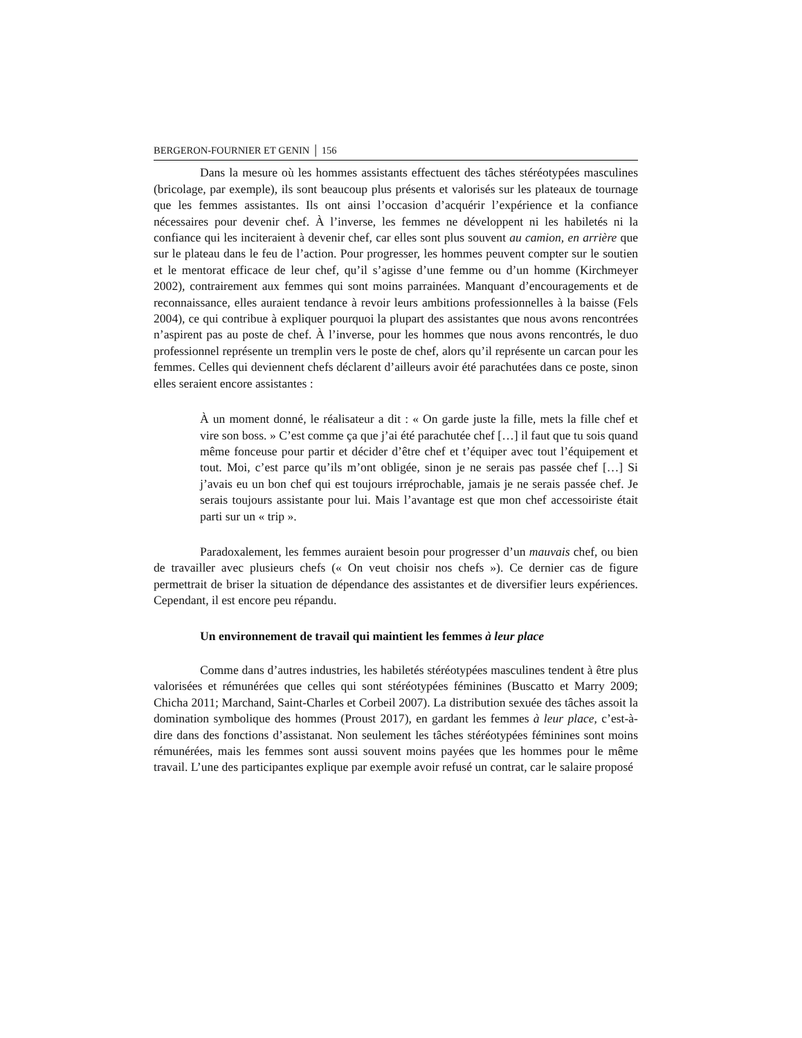BERGERON-FOURNIER ET GENIN │ 156
Dans la mesure où les hommes assistants effectuent des tâches stéréotypées masculines (bricolage, par exemple), ils sont beaucoup plus présents et valorisés sur les plateaux de tournage que les femmes assistantes. Ils ont ainsi l’occasion d’acquérir l’expérience et la confiance nécessaires pour devenir chef. À l’inverse, les femmes ne développent ni les habiletés ni la confiance qui les inciteraient à devenir chef, car elles sont plus souvent au camion, en arrière que sur le plateau dans le feu de l’action. Pour progresser, les hommes peuvent compter sur le soutien et le mentorat efficace de leur chef, qu’il s’agisse d’une femme ou d’un homme (Kirchmeyer 2002), contrairement aux femmes qui sont moins parrainées. Manquant d’encouragements et de reconnaissance, elles auraient tendance à revoir leurs ambitions professionnelles à la baisse (Fels 2004), ce qui contribue à expliquer pourquoi la plupart des assistantes que nous avons rencontrées n’aspirent pas au poste de chef. À l’inverse, pour les hommes que nous avons rencontrés, le duo professionnel représente un tremplin vers le poste de chef, alors qu’il représente un carcan pour les femmes. Celles qui deviennent chefs déclarent d’ailleurs avoir été parachutées dans ce poste, sinon elles seraient encore assistantes :
À un moment donné, le réalisateur a dit : « On garde juste la fille, mets la fille chef et vire son boss. » C’est comme ça que j’ai été parachutée chef […] il faut que tu sois quand même fonceuse pour partir et décider d’être chef et t’équiper avec tout l’équipement et tout. Moi, c’est parce qu’ils m’ont obligée, sinon je ne serais pas passée chef […] Si j’avais eu un bon chef qui est toujours irréprochable, jamais je ne serais passée chef. Je serais toujours assistante pour lui. Mais l’avantage est que mon chef accessoiriste était parti sur un « trip ».
Paradoxalement, les femmes auraient besoin pour progresser d’un mauvais chef, ou bien de travailler avec plusieurs chefs (« On veut choisir nos chefs »). Ce dernier cas de figure permettrait de briser la situation de dépendance des assistantes et de diversifier leurs expériences. Cependant, il est encore peu répandu.
Un environnement de travail qui maintient les femmes à leur place
Comme dans d’autres industries, les habiletés stéréotypées masculines tendent à être plus valorisées et rémunérées que celles qui sont stéréotypées féminines (Buscatto et Marry 2009; Chicha 2011; Marchand, Saint-Charles et Corbeil 2007). La distribution sexuée des tâches assoit la domination symbolique des hommes (Proust 2017), en gardant les femmes à leur place, c’est-à-dire dans des fonctions d’assistanat. Non seulement les tâches stéréotypées féminines sont moins rémunérées, mais les femmes sont aussi souvent moins payées que les hommes pour le même travail. L’une des participantes explique par exemple avoir refusé un contrat, car le salaire proposé